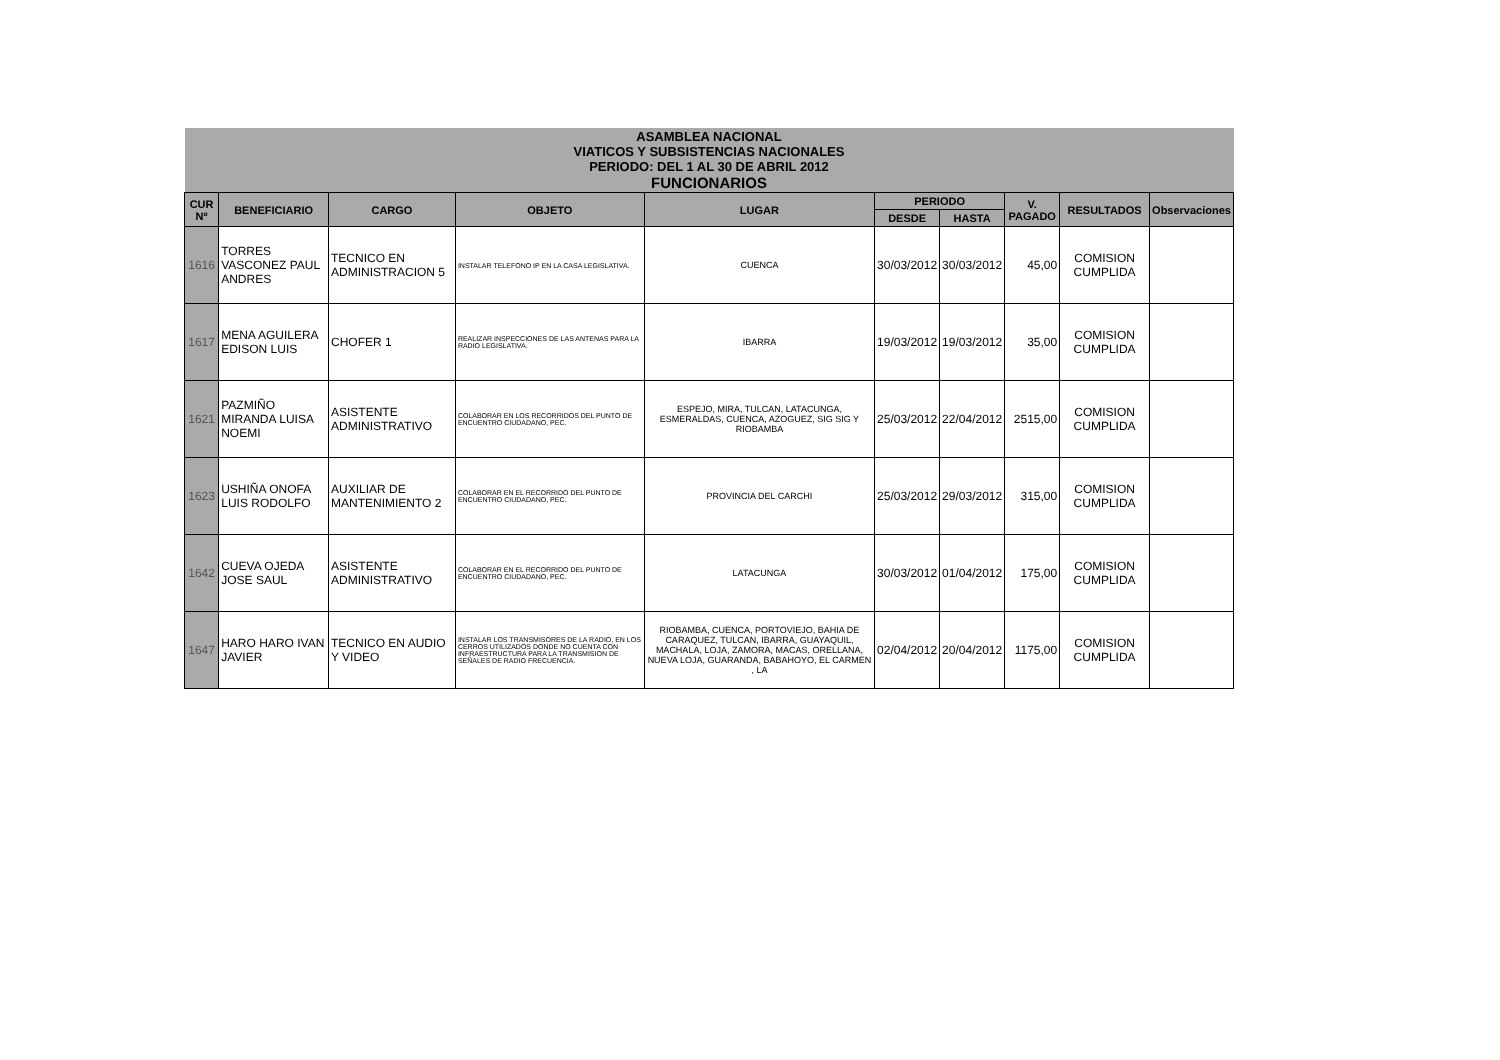| ASAMBLEA NACIONAL VIATICOS Y SUBSISTENCIAS NACIONALES PERIODO: DEL 1 AL 30 DE ABRIL 2012 FUNCIONARIOS | | | | | | | | | |
| --- | --- | --- | --- | --- | --- | --- | --- | --- | --- |
| CUR Nº | BENEFICIARIO | CARGO | OBJETO | LUGAR | PERIODO | | V. PAGADO | RESULTADOS | Observaciones |
| | | | | | DESDE | HASTA | | | |
| 1616 | TORRES VASCONEZ PAUL ANDRES | TECNICO EN ADMINISTRACION 5 | INSTALAR TELEFONO IP EN LA CASA LEGISLATIVA. | CUENCA | 30/03/2012 | 30/03/2012 | 45,00 | COMISION CUMPLIDA | |
| 1617 | MENA AGUILERA EDISON LUIS | CHOFER 1 | REALIZAR INSPECCIONES DE LAS ANTENAS PARA LA RADIO LEGISLATIVA. | IBARRA | 19/03/2012 | 19/03/2012 | 35,00 | COMISION CUMPLIDA | |
| 1621 | PAZMIÑO MIRANDA LUISA NOEMI | ASISTENTE ADMINISTRATIVO | COLABORAR EN LOS RECORRIDOS DEL PUNTO DE ENCUENTRO CIUDADANO, PEC. | ESPEJO, MIRA, TULCAN, LATACUNGA, ESMERALDAS, CUENCA, AZOGUEZ, SIG SIG Y RIOBAMBA | 25/03/2012 | 22/04/2012 | 2515,00 | COMISION CUMPLIDA | |
| 1623 | USHIÑA ONOFA LUIS RODOLFO | AUXILIAR DE MANTENIMIENTO 2 | COLABORAR EN EL RECORRIDO DEL PUNTO DE ENCUENTRO CIUDADANO, PEC. | PROVINCIA DEL CARCHI | 25/03/2012 | 29/03/2012 | 315,00 | COMISION CUMPLIDA | |
| 1642 | CUEVA OJEDA JOSE SAUL | ASISTENTE ADMINISTRATIVO | COLABORAR EN EL RECORRIDO DEL PUNTO DE ENCUENTRO CIUDADANO, PEC. | LATACUNGA | 30/03/2012 | 01/04/2012 | 175,00 | COMISION CUMPLIDA | |
| 1647 | HARO HARO IVAN JAVIER | TECNICO EN AUDIO Y VIDEO | INSTALAR LOS TRANSMISORES DE LA RADIO, EN LOS CERROS UTILIZADOS DONDE NO CUENTA CON INFRAESTRUCTURA PARA LA TRANSMISION DE SEÑALES DE RADIO FRECUENCIA. | RIOBAMBA, CUENCA, PORTOVIEJO, BAHIA DE CARAQUEZ, TULCAN, IBARRA, GUAYAQUIL, MACHALA, LOJA, ZAMORA, MACAS, ORELLANA, NUEVA LOJA, GUARANDA, BABAHOYO, EL CARMEN , LA | 02/04/2012 | 20/04/2012 | 1175,00 | COMISION CUMPLIDA | |